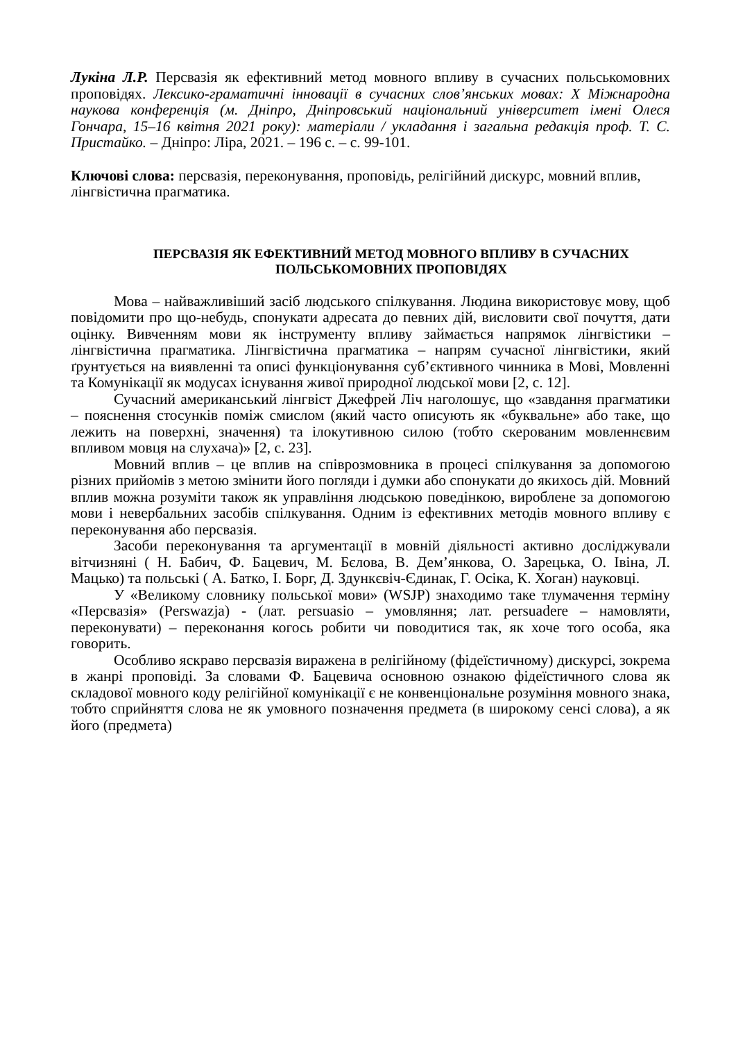Лукіна Л.Р. Персвазія як ефективний метод мовного впливу в сучасних польськомовних проповідях. Лексико-граматичні інновації в сучасних слов’янських мовах: X Міжнародна наукова конференція (м. Дніпро, Дніпровський національний університет імені Олеся Гончара, 15–16 квітня 2021 року): матеріали / укладання і загальна редакція проф. Т. С. Пристайко. – Дніпро: Ліра, 2021. – 196 с. – с. 99-101.
Ключові слова: персвазія, переконування, проповідь, релігійний дискурс, мовний вплив, лінгвістична прагматика.
ПЕРСВАЗІЯ ЯК ЕФЕКТИВНИЙ МЕТОД МОВНОГО ВПЛИВУ В СУЧАСНИХ ПОЛЬСЬКОМОВНИХ ПРОПОВІДЯХ
Мова – найважливіший засіб людського спілкування. Людина використовує мову, щоб повідомити про що-небудь, спонукати адресата до певних дій, висловити свої почуття, дати оцінку. Вивченням мови як інструменту впливу займається напрямок лінгвістики – лінгвістична прагматика. Лінгвістична прагматика – напрям сучасної лінгвістики, який ґрунтується на виявленні та описі функціонування суб’єктивного чинника в Мові, Мовленні та Комунікації як модусах існування живої природної людської мови [2, с. 12].
Сучасний американський лінгвіст Джефрей Ліч наголошує, що «завдання прагматики – пояснення стосунків поміж смислом (який часто описують як «буквальне» або таке, що лежить на поверхні, значення) та ілокутивною силою (тобто скерованим мовленнєвим впливом мовця на слухача)» [2, с. 23].
Мовний вплив – це вплив на співрозмовника в процесі спілкування за допомогою різних прийомів з метою змінити його погляди і думки або спонукати до якихось дій. Мовний вплив можна розуміти також як управління людською поведінкою, вироблене за допомогою мови і невербальних засобів спілкування. Одним із ефективних методів мовного впливу є переконування або персвазія.
Засоби переконування та аргументації в мовній діяльності активно досліджували вітчизняні ( Н. Бабич, Ф. Бацевич, М. Бєлова, В. Дем’янкова, О. Зарецька, О. Івіна, Л. Мацько) та польські ( А. Батко, І. Борг, Д. Здункєвіч-Єдинак, Г. Осіка, К. Хоган) науковці.
У «Великому словнику польської мови» (WSJP) знаходимо таке тлумачення терміну «Персвазія» (Perswazja) - (лат. persuasio – умовляння; лат. persuadere – намовляти, переконувати) – переконання когось робити чи поводитися так, як хоче того особа, яка говорить.
Особливо яскраво персвазія виражена в релігійному (фідеїстичному) дискурсі, зокрема в жанрі проповіді. За словами Ф. Бацевича основною ознакою фідеїстичного слова як складової мовного коду релігійної комунікації є не конвенціональне розуміння мовного знака, тобто сприйняття слова не як умовного позначення предмета (в широкому сенсі слова), а як його (предмета)